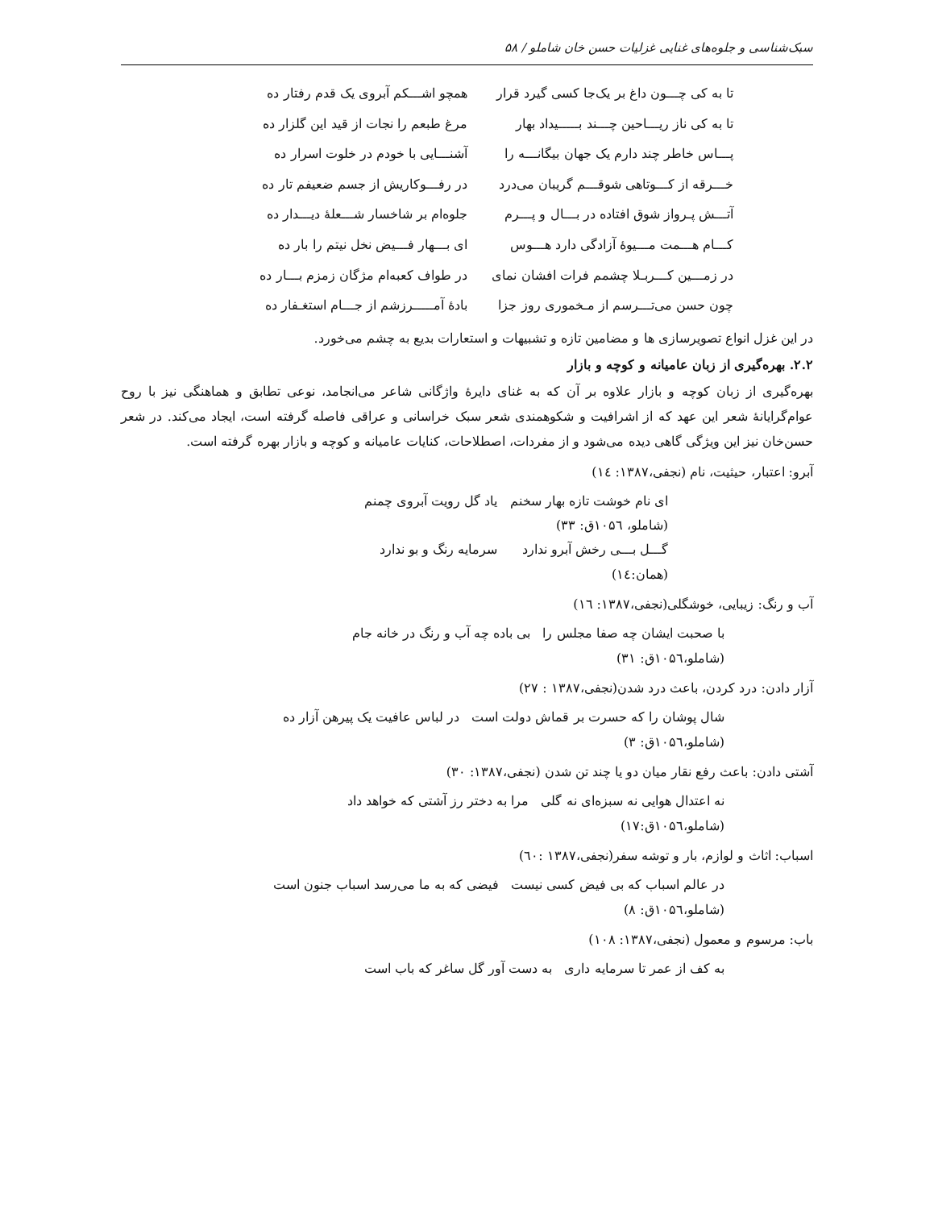سبک‌شناسی و جلوه‌های غنایی غزلیات حسن خان شاملو / ۵۸
تا به کی چـــون داغ بر یک‌جا کسی گیرد قرار همچو اشـــکم آبروی یک قدم رفتار ده
تا به کی ناز ریـــاحین چـــند بـــــیداد بهار مرغ طبعم را نجات از قید این گلزار ده
پـــاس خاطر چند دارم یک جهان بیگانـــه را آشنـــایی با خودم در خلوت اسرار ده
خـــرقه از کـــوتاهی شوقـــم گریبان می‌درد در رفـــوکاریش از جسم ضعیفم تار ده
آتـــش پـرواز شوق افتاده در بـــال و پـــرم جلوه‌ام بر شاخسار شـــعلهٔ دیـــدار ده
کـــام هـــمت مـــیوهٔ آزادگی دارد هـــوس ای بـــهار فـــیض نخل نیتم را بار ده
در زمـــین کـــربـلا چشمم فرات افشان نمای در طواف کعبه‌ام مژگان زمزم بـــار ده
چون حسن می‌تـــرسم از مـخموری روز جزا بادهٔ آمـــــرزشم از جـــام استغـفار ده
در این غزل انواع تصویرسازی ها و مضامین تازه و تشبیهات و استعارات بدیع به چشم می‌خورد.
۲.۲. بهره‌گیری از زبان عامیانه و کوچه و بازار
بهره‌گیری از زبان کوچه و بازار علاوه بر آن که به غنای دایرهٔ واژگانی شاعر می‌انجامد، نوعی تطابق و هماهنگی نیز با روح عوام‌گرایانهٔ شعر این عهد که از اشرافیت و شکوهمندی شعر سبک خراسانی و عراقی فاصله گرفته است، ایجاد می‌کند. در شعر حسن‌خان نیز این ویژگی گاهی دیده می‌شود و از مفردات، اصطلاحات، کنایات عامیانه و کوچه و بازار بهره گرفته است.
آبرو: اعتبار، حیثیت، نام (نجفی،۱۳۸۷: ۱٤)
ای نام خوشت تازه بهار سخنم یاد گل رویت آبروی چمنم
(شاملو، ۱۰۵٦ق: ۳۳)
گـــل بـــی رخش آبرو ندارد سرمایه رنگ و بو ندارد
(همان:۱٤)
آب و رنگ: زیبایی، خوشگلی(نجفی،۱۳۸۷: ۱٦)
با صحبت ایشان چه صفا مجلس را بی باده چه آب و رنگ در خانه جام
(شاملو،۱۰۵٦ق: ۳۱)
آزار دادن: درد کردن، باعث درد شدن(نجفی،۱۳۸۷ : ۲۷)
شال پوشان را که حسرت بر قماش دولت است در لباس عافیت یک پیرهن آزار ده
(شاملو،۱۰۵٦ق: ۳)
آشتی دادن: باعث رفع نقار میان دو یا چند تن شدن (نجفی،۱۳۸۷: ۳۰)
نه اعتدال هوایی نه سبزه‌ای نه گلی مرا به دختر رز آشتی که خواهد داد
(شاملو،۱۰۵٦ق:۱۷)
اسباب: اثاث و لوازم، بار و توشه سفر(نجفی،۱۳۸۷ :٦۰)
در عالم اسباب که بی فیض کسی نیست فیضی که به ما می‌رسد اسباب جنون است
(شاملو،۱۰۵٦ق: ۸)
باب: مرسوم و معمول (نجفی،۱۳۸۷: ۱۰۸)
به کف از عمر تا سرمایه داری به دست آور گل ساغر که باب است